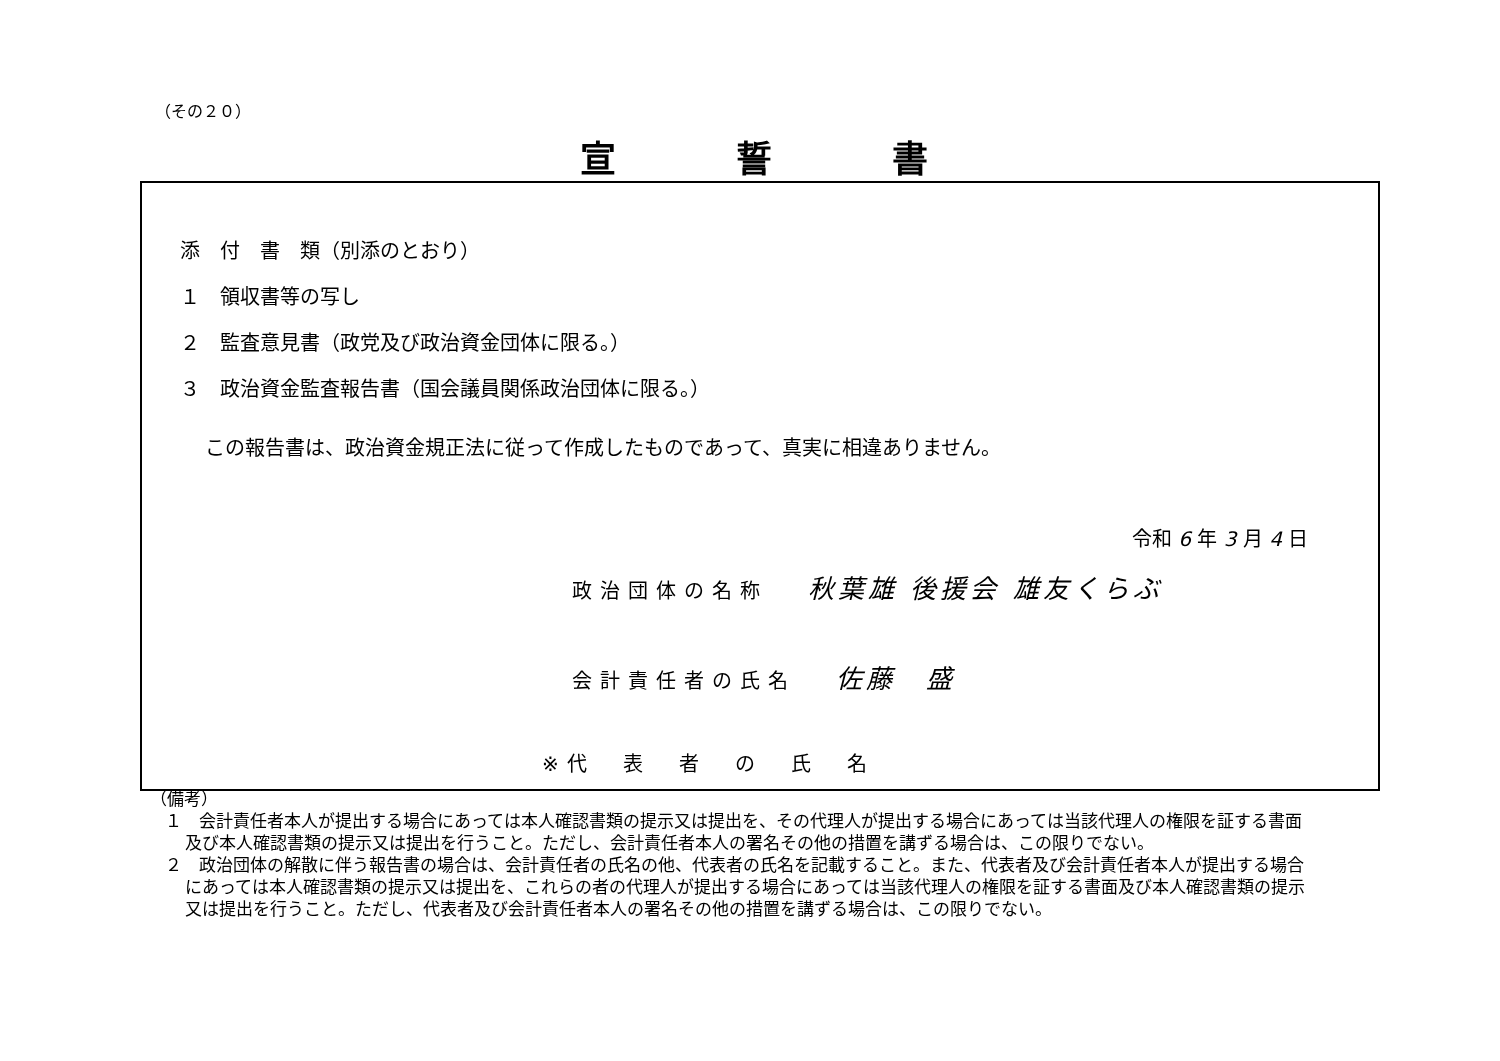（その２０）
宣誓書
添　付　書　類（別添のとおり）
１　領収書等の写し
２　監査意見書（政党及び政治資金団体に限る。）
３　政治資金監査報告書（国会議員関係政治団体に限る。）
この報告書は、政治資金規正法に従って作成したものであって、真実に相違ありません。
令和 6 年 3 月 4 日
政治団体の名称 秋葉雄 後援会 雄友くらぶ
会計責任者の氏名 佐藤　盛
※代　表　者　の　氏　名
（備考）
１　会計責任者本人が提出する場合にあっては本人確認書類の提示又は提出を、その代理人が提出する場合にあっては当該代理人の権限を証する書面及び本人確認書類の提示又は提出を行うこと。ただし、会計責任者本人の署名その他の措置を講ずる場合は、この限りでない。
２　政治団体の解散に伴う報告書の場合は、会計責任者の氏名の他、代表者の氏名を記載すること。また、代表者及び会計責任者本人が提出する場合にあっては本人確認書類の提示又は提出を、これらの者の代理人が提出する場合にあっては当該代理人の権限を証する書面及び本人確認書類の提示又は提出を行うこと。ただし、代表者及び会計責任者本人の署名その他の措置を講ずる場合は、この限りでない。